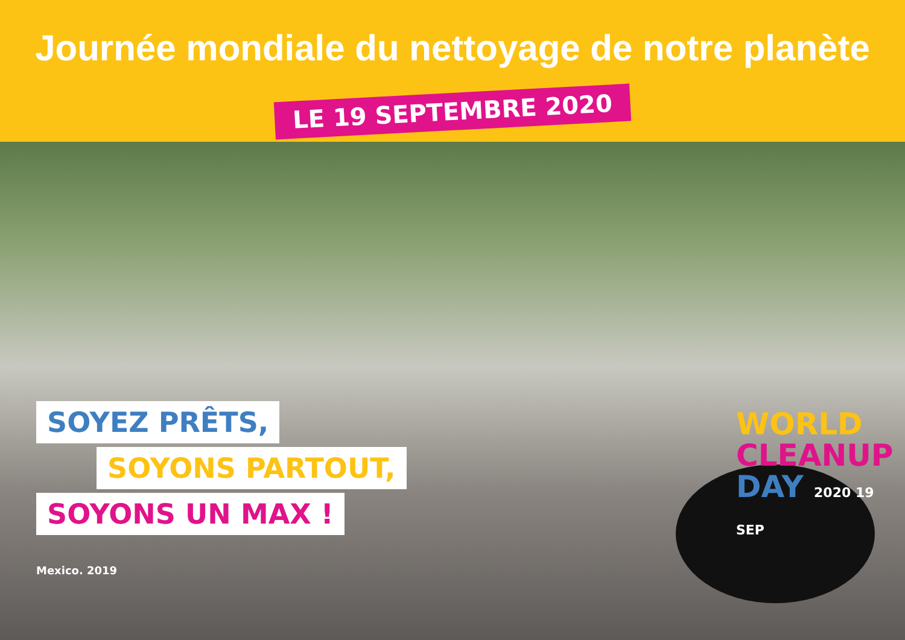Journée mondiale du nettoyage de notre planète
LE 19 SEPTEMBRE 2020
SOYEZ PRÊTS,
SOYONS PARTOUT,
SOYONS UN MAX !
WORLD
CLEANUP
DAY 2020 19 SEP
Mexico. 2019